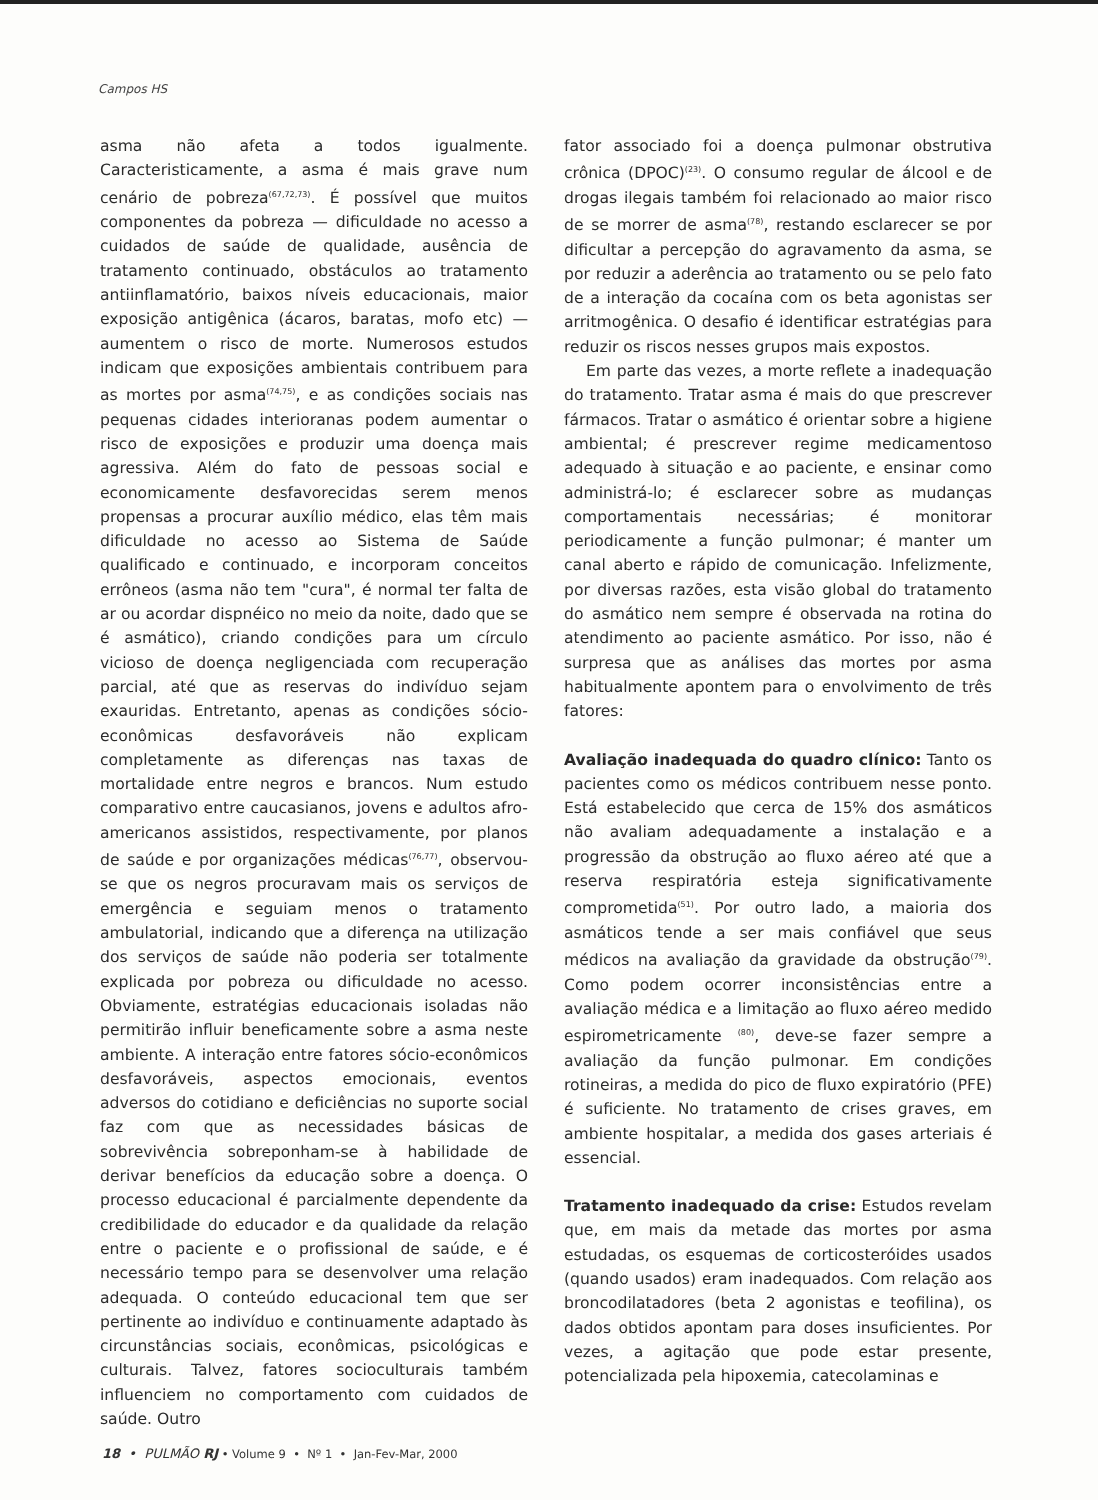Campos HS
asma não afeta a todos igualmente. Caracteristicamente, a asma é mais grave num cenário de pobreza<sup>(67,72,73)</sup>. É possível que muitos componentes da pobreza — dificuldade no acesso a cuidados de saúde de qualidade, ausência de tratamento continuado, obstáculos ao tratamento antiinflamatório, baixos níveis educacionais, maior exposição antigênica (ácaros, baratas, mofo etc) — aumentem o risco de morte. Numerosos estudos indicam que exposições ambientais contribuem para as mortes por asma<sup>(74,75)</sup>, e as condições sociais nas pequenas cidades interioranas podem aumentar o risco de exposições e produzir uma doença mais agressiva. Além do fato de pessoas social e economicamente desfavorecidas serem menos propensas a procurar auxílio médico, elas têm mais dificuldade no acesso ao Sistema de Saúde qualificado e continuado, e incorporam conceitos errôneos (asma não tem "cura", é normal ter falta de ar ou acordar dispnéico no meio da noite, dado que se é asmático), criando condições para um círculo vicioso de doença negligenciada com recuperação parcial, até que as reservas do indivíduo sejam exauridas. Entretanto, apenas as condições sócio-econômicas desfavoráveis não explicam completamente as diferenças nas taxas de mortalidade entre negros e brancos. Num estudo comparativo entre caucasianos, jovens e adultos afro-americanos assistidos, respectivamente, por planos de saúde e por organizações médicas<sup>(76,77)</sup>, observou-se que os negros procuravam mais os serviços de emergência e seguiam menos o tratamento ambulatorial, indicando que a diferença na utilização dos serviços de saúde não poderia ser totalmente explicada por pobreza ou dificuldade no acesso. Obviamente, estratégias educacionais isoladas não permitirão influir beneficamente sobre a asma neste ambiente. A interação entre fatores sócio-econômicos desfavoráveis, aspectos emocionais, eventos adversos do cotidiano e deficiências no suporte social faz com que as necessidades básicas de sobrevivência sobreponham-se à habilidade de derivar benefícios da educação sobre a doença. O processo educacional é parcialmente dependente da credibilidade do educador e da qualidade da relação entre o paciente e o profissional de saúde, e é necessário tempo para se desenvolver uma relação adequada. O conteúdo educacional tem que ser pertinente ao indivíduo e continuamente adaptado às circunstâncias sociais, econômicas, psicológicas e culturais. Talvez, fatores socioculturais também influenciem no comportamento com cuidados de saúde. Outro
fator associado foi a doença pulmonar obstrutiva crônica (DPOC)<sup>(23)</sup>. O consumo regular de álcool e de drogas ilegais também foi relacionado ao maior risco de se morrer de asma<sup>(78)</sup>, restando esclarecer se por dificultar a percepção do agravamento da asma, se por reduzir a aderência ao tratamento ou se pelo fato de a interação da cocaína com os beta agonistas ser arritmogênica. O desafio é identificar estratégias para reduzir os riscos nesses grupos mais expostos.
Em parte das vezes, a morte reflete a inadequação do tratamento. Tratar asma é mais do que prescrever fármacos. Tratar o asmático é orientar sobre a higiene ambiental; é prescrever regime medicamentoso adequado à situação e ao paciente, e ensinar como administrá-lo; é esclarecer sobre as mudanças comportamentais necessárias; é monitorar periodicamente a função pulmonar; é manter um canal aberto e rápido de comunicação. Infelizmente, por diversas razões, esta visão global do tratamento do asmático nem sempre é observada na rotina do atendimento ao paciente asmático. Por isso, não é surpresa que as análises das mortes por asma habitualmente apontem para o envolvimento de três fatores:
Avaliação inadequada do quadro clínico: Tanto os pacientes como os médicos contribuem nesse ponto. Está estabelecido que cerca de 15% dos asmáticos não avaliam adequadamente a instalação e a progressão da obstrução ao fluxo aéreo até que a reserva respiratória esteja significativamente comprometida<sup>(51)</sup>. Por outro lado, a maioria dos asmáticos tende a ser mais confiável que seus médicos na avaliação da gravidade da obstrução<sup>(79)</sup>. Como podem ocorrer inconsistências entre a avaliação médica e a limitação ao fluxo aéreo medido espirometricamente <sup>(80)</sup>, deve-se fazer sempre a avaliação da função pulmonar. Em condições rotineiras, a medida do pico de fluxo expiratório (PFE) é suficiente. No tratamento de crises graves, em ambiente hospitalar, a medida dos gases arteriais é essencial.
Tratamento inadequado da crise: Estudos revelam que, em mais da metade das mortes por asma estudadas, os esquemas de corticosteróides usados (quando usados) eram inadequados. Com relação aos broncodilatadores (beta 2 agonistas e teofilina), os dados obtidos apontam para doses insuficientes. Por vezes, a agitação que pode estar presente, potencializada pela hipoxemia, catecolaminas e
18 • PULMÃO RJ • Volume 9 • Nº 1 • Jan-Fev-Mar, 2000